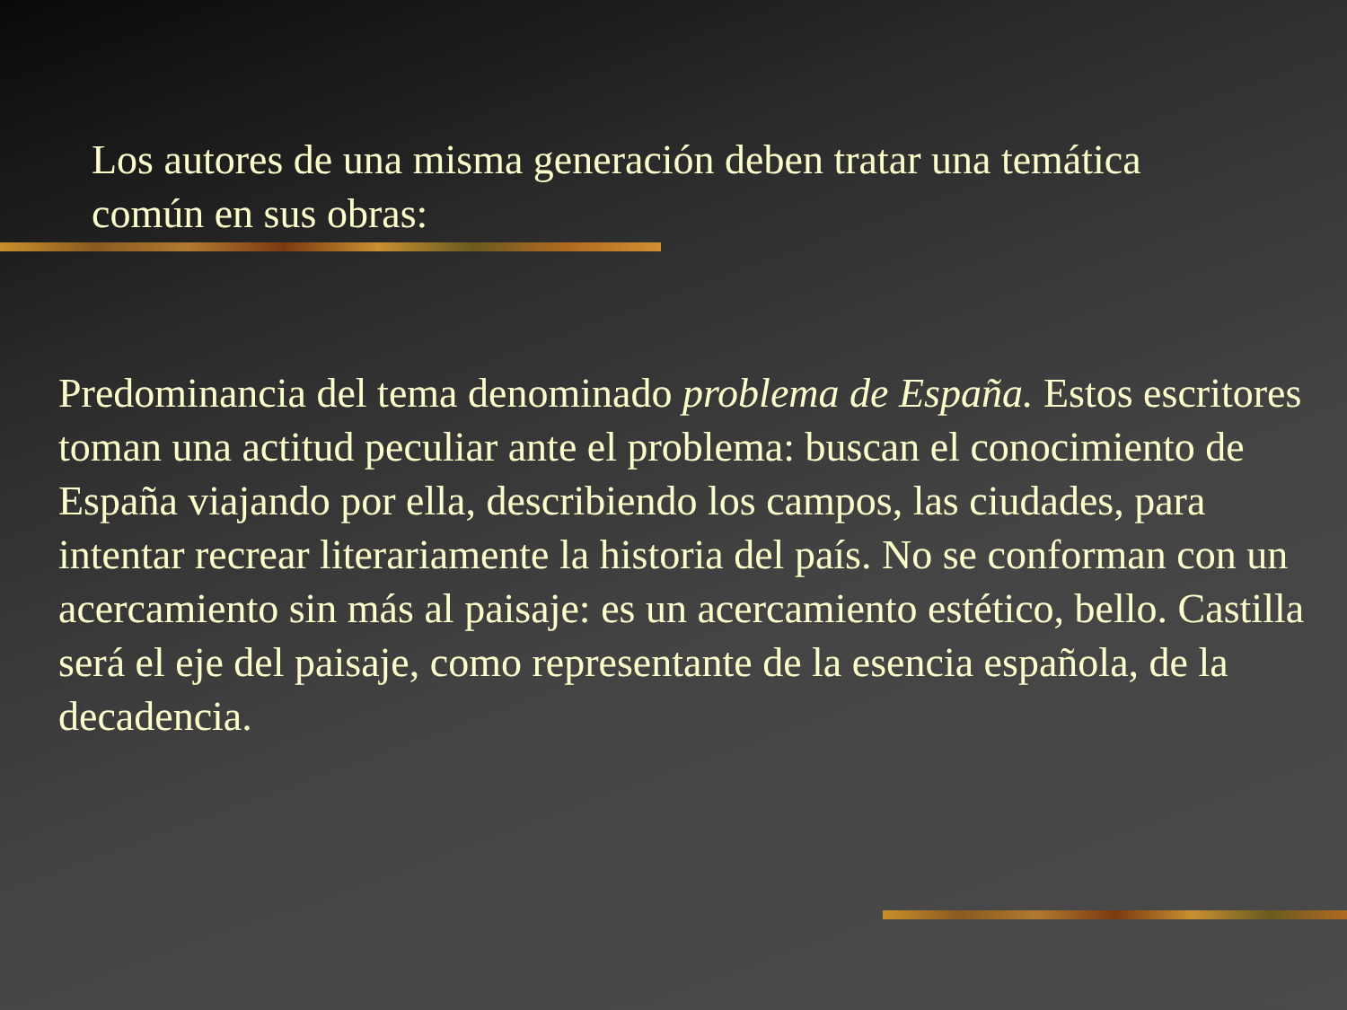Los autores de una misma generación deben tratar una temática común en sus obras:
Predominancia del tema denominado problema de España. Estos escritores toman una actitud peculiar ante el problema: buscan el conocimiento de España viajando por ella, describiendo los campos, las ciudades, para intentar recrear literariamente la historia del país. No se conforman con un acercamiento sin más al paisaje: es un acercamiento estético, bello. Castilla será el eje del paisaje, como representante de la esencia española, de la decadencia.